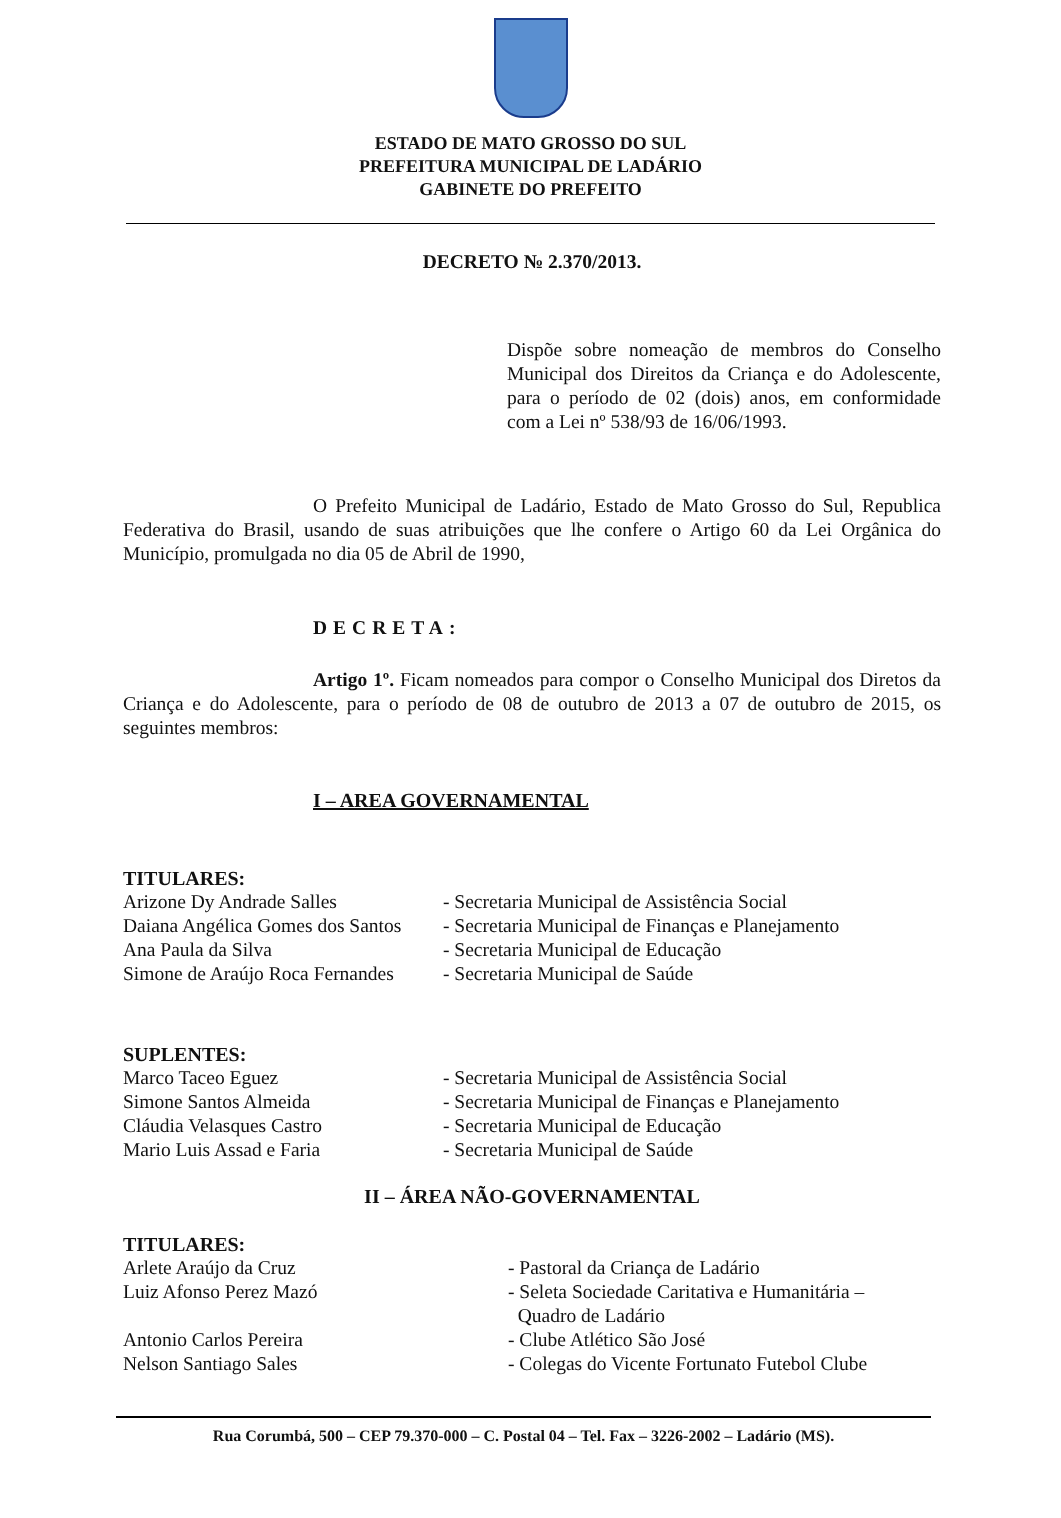ESTADO DE MATO GROSSO DO SUL
PREFEITURA MUNICIPAL DE LADÁRIO
GABINETE DO PREFEITO
DECRETO № 2.370/2013.
Dispõe sobre nomeação de membros do Conselho Municipal dos Direitos da Criança e do Adolescente, para o período de 02 (dois) anos, em conformidade com a Lei nº 538/93 de 16/06/1993.
O Prefeito Municipal de Ladário, Estado de Mato Grosso do Sul, Republica Federativa do Brasil, usando de suas atribuições que lhe confere o Artigo 60 da Lei Orgânica do Município, promulgada no dia 05 de Abril de 1990,
DECRETA:
Artigo 1º. Ficam nomeados para compor o Conselho Municipal dos Diretos da Criança e do Adolescente, para o período de 08 de outubro de 2013 a 07 de outubro de 2015, os seguintes membros:
I – AREA GOVERNAMENTAL
TITULARES:
Arizone Dy Andrade Salles - Secretaria Municipal de Assistência Social
Daiana Angélica Gomes dos Santos - Secretaria Municipal de Finanças e Planejamento
Ana Paula da Silva - Secretaria Municipal de Educação
Simone de Araújo Roca Fernandes - Secretaria Municipal de Saúde
SUPLENTES:
Marco Taceo Eguez - Secretaria Municipal de Assistência Social
Simone Santos Almeida - Secretaria Municipal de Finanças e Planejamento
Cláudia Velasques Castro - Secretaria Municipal de Educação
Mario Luis Assad e Faria - Secretaria Municipal de Saúde
II – ÁREA NÃO-GOVERNAMENTAL
TITULARES:
Arlete Araújo da Cruz - Pastoral da Criança de Ladário
Luiz Afonso Perez Mazó - Seleta Sociedade Caritativa e Humanitária –
Quadro de Ladário
Antonio Carlos Pereira - Clube Atlético São José
Nelson Santiago Sales - Colegas do Vicente Fortunato Futebol Clube
Rua Corumbá, 500 – CEP 79.370-000 – C. Postal 04 – Tel. Fax – 3226-2002 – Ladário (MS).